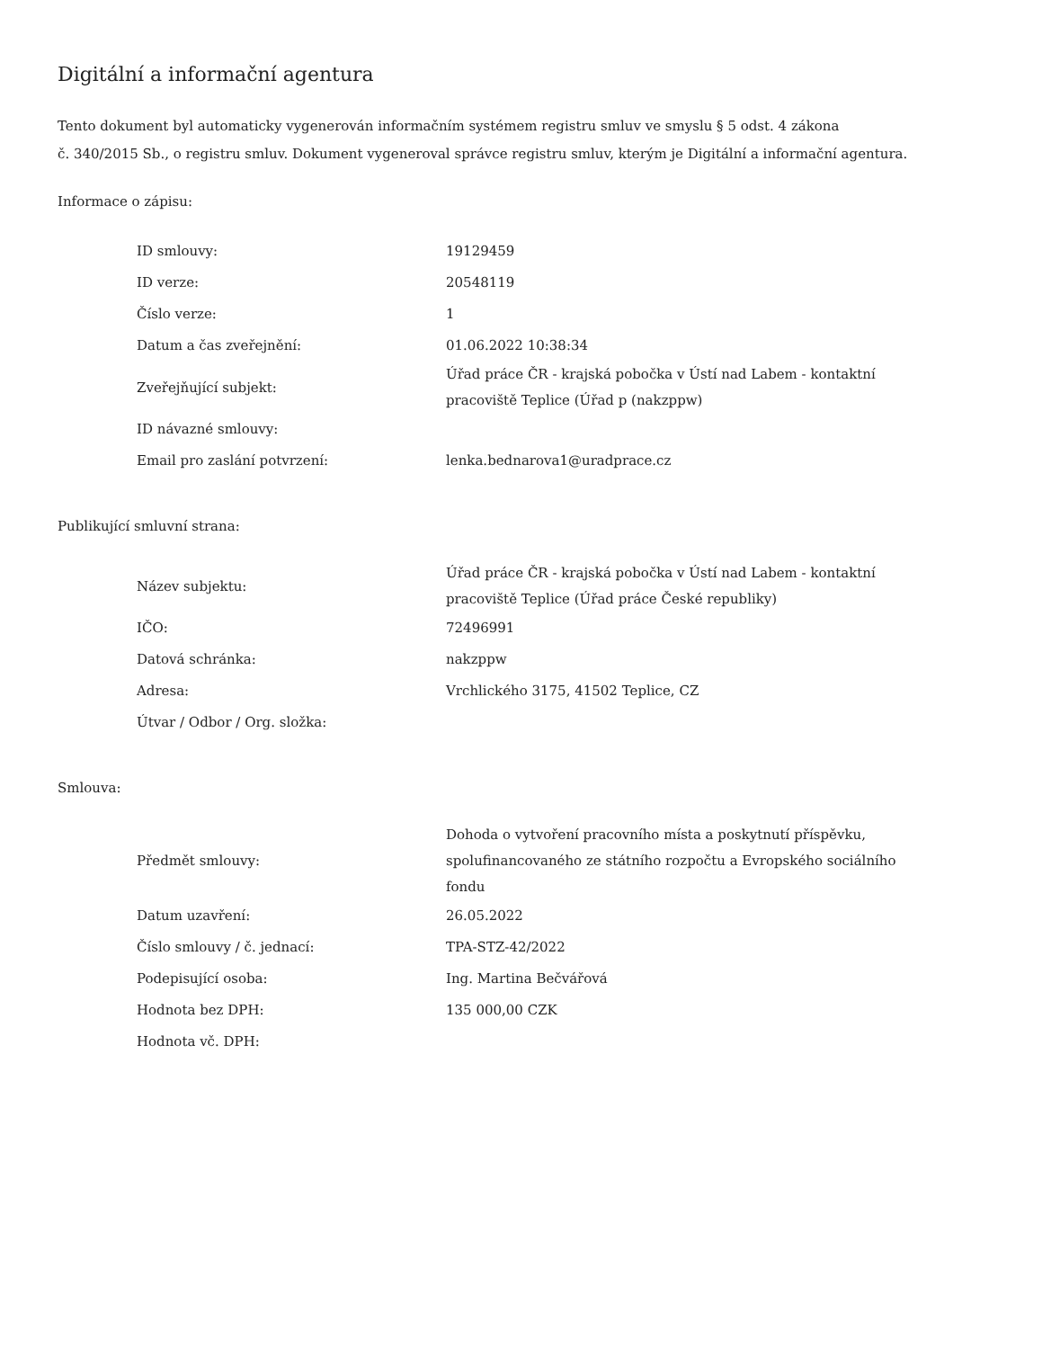Digitální a informační agentura
Tento dokument byl automaticky vygenerován informačním systémem registru smluv ve smyslu § 5 odst. 4 zákona
č. 340/2015 Sb., o registru smluv. Dokument vygeneroval správce registru smluv, kterým je Digitální a informační agentura.
Informace o zápisu:
| ID smlouvy: | 19129459 |
| ID verze: | 20548119 |
| Číslo verze: | 1 |
| Datum a čas zveřejnění: | 01.06.2022 10:38:34 |
| Zveřejňující subjekt: | Úřad práce ČR - krajská pobočka v Ústí nad Labem - kontaktní pracoviště Teplice (Úřad p (nakzppw) |
| ID návazné smlouvy: | |
| Email pro zaslání potvrzení: | lenka.bednarova1@uradprace.cz |
Publikující smluvní strana:
| Název subjektu: | Úřad práce ČR - krajská pobočka v Ústí nad Labem - kontaktní pracoviště Teplice (Úřad práce České republiky) |
| IČO: | 72496991 |
| Datová schránka: | nakzppw |
| Adresa: | Vrchlického 3175, 41502 Teplice, CZ |
| Útvar / Odbor / Org. složka: | |
Smlouva:
| Předmět smlouvy: | Dohoda o vytvoření pracovního místa a poskytnutí příspěvku, spolufinancovaného ze státního rozpočtu a Evropského sociálního fondu |
| Datum uzavření: | 26.05.2022 |
| Číslo smlouvy / č. jednací: | TPA-STZ-42/2022 |
| Podepisující osoba: | Ing. Martina Bečvářová |
| Hodnota bez DPH: | 135 000,00 CZK |
| Hodnota vč. DPH: | |